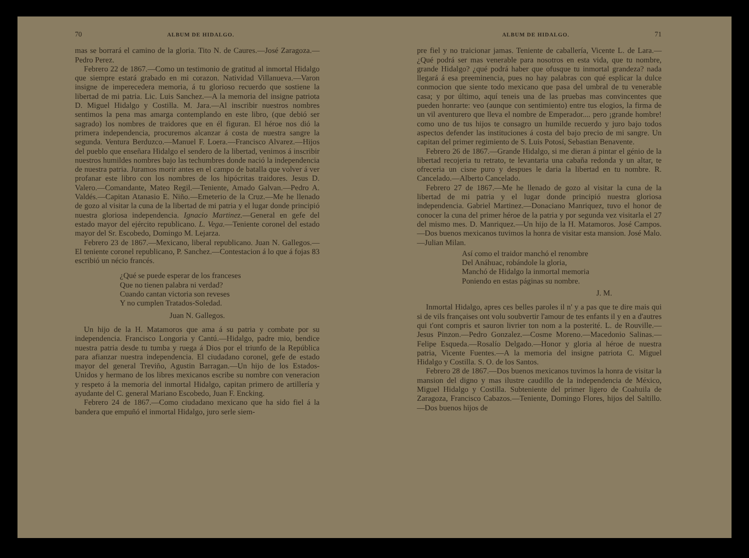70 ALBUM DE HIDALGO.
mas se borrará el camino de la gloria. Tito N. de Caures.—José Zaragoza.—Pedro Perez.
Febrero 22 de 1867.—Como un testimonio de gratitud al inmortal Hidalgo que siempre estará grabado en mi corazon. Natividad Villanueva.—Varon insigne de imperecedera memoria, á tu glorioso recuerdo que sostiene la libertad de mi patria. Lic. Luis Sanchez.—A la memoria del insigne patriota D. Miguel Hidalgo y Costilla. M. Jara.—Al inscribir nuestros nombres sentimos la pena mas amarga contemplando en este libro, (que debió ser sagrado) los nombres de traidores que en él figuran. El héroe nos dió la primera independencia, procuremos alcanzar á costa de nuestra sangre la segunda. Ventura Berduzco.—Manuel F. Loera.—Francisco Alvarez.—Hijos del pueblo que enseñara Hidalgo el sendero de la libertad, venimos á inscribir nuestros humildes nombres bajo las techumbres donde nació la independencia de nuestra patria. Juramos morir antes en el campo de batalla que volver á ver profanar este libro con los nombres de los hipócritas traidores. Jesus D. Valero.—Comandante, Mateo Regil.—Teniente, Amado Galvan.—Pedro A. Valdés.—Capitan Atanasio E. Niño.—Emeterio de la Cruz.—Me he llenado de gozo al visitar la cuna de la libertad de mi patria y el lugar donde principió nuestra gloriosa independencia. Ignacio Martinez.—General en gefe del estado mayor del ejército republicano. L. Vega.—Teniente coronel del estado mayor del Sr. Escobedo, Domingo M. Lejarza.
Febrero 23 de 1867.—Mexicano, liberal republicano. Juan N. Gallegos.—El teniente coronel republicano, P. Sanchez.—Contestacion á lo que á fojas 83 escribió un nécio francés.
¿Qué se puede esperar de los franceses
Que no tienen palabra ni verdad?
Cuando cantan victoria son reveses
Y no cumplen Tratados-Soledad.
Juan N. Gallegos.
Un hijo de la H. Matamoros que ama á su patria y combate por su independencia. Francisco Longoria y Cantú.—Hidalgo, padre mio, bendice nuestra patria desde tu tumba y ruega á Dios por el triunfo de la República para afianzar nuestra independencia. El ciudadano coronel, gefe de estado mayor del general Treviño, Agustin Barragan.—Un hijo de los Estados-Unidos y hermano de los libres mexicanos escribe su nombre con veneracion y respeto á la memoria del inmortal Hidalgo, capitan primero de artillería y ayudante del C. general Mariano Escobedo, Juan F. Encking.
Febrero 24 de 1867.—Como ciudadano mexicano que ha sido fiel á la bandera que empuñó el inmortal Hidalgo, juro serle siem-
ALBUM DE HIDALGO. 71
pre fiel y no traicionar jamas. Teniente de caballería, Vicente L. de Lara.—¿Qué podrá ser mas venerable para nosotros en esta vida, que tu nombre, grande Hidalgo? ¿qué podrá haber que ofusque tu inmortal grandeza? nada llegará á esa preeminencia, pues no hay palabras con qué esplicar la dulce conmocion que siente todo mexicano que pasa del umbral de tu venerable casa; y por último, aquí teneis una de las pruebas mas convincentes que pueden honrarte: veo (aunque con sentimiento) entre tus elogios, la firma de un vil aventurero que lleva el nombre de Emperador.... pero ¡grande hombre! como uno de tus hijos te consagro un humilde recuerdo y juro bajo todos aspectos defender las instituciones á costa del bajo precio de mi sangre. Un capitan del primer regimiento de S. Luis Potosí, Sebastian Benavente.
Febrero 26 de 1867.—Grande Hidalgo, si me dieran á pintar el génio de la libertad recojeria tu retrato, te levantaria una cabaña redonda y un altar, te ofreceria un cisne puro y despues le daria la libertad en tu nombre. R. Cancelado.—Alberto Cancelado.
Febrero 27 de 1867.—Me he llenado de gozo al visitar la cuna de la libertad de mi patria y el lugar donde principió nuestra gloriosa independencia. Gabriel Martinez.—Donaciano Manriquez, tuvo el honor de conocer la cuna del primer héroe de la patria y por segunda vez visitarla el 27 del mismo mes. D. Manriquez.—Un hijo de la H. Matamoros. José Campos.—Dos buenos mexicanos tuvimos la honra de visitar esta mansion. José Malo.—Julian Milan.
Así como el traidor manchó el renombre
Del Anáhuac, robándole la gloria,
Manchó de Hidalgo la inmortal memoria
Poniendo en estas páginas su nombre.
J. M.
Inmortal Hidalgo, apres ces belles paroles il n' y a pas que te dire mais qui si de vils françaises ont volu soubvertir l'amour de tes enfants il y en a d'autres qui t'ont compris et sauron livrier ton nom a la posterité. L. de Rouville.—Jesus Pinzon.—Pedro Gonzalez.—Cosme Moreno.—Macedonio Salinas.—Felipe Esqueda.—Rosalío Delgado.—Honor y gloria al héroe de nuestra patria, Vicente Fuentes.—A la memoria del insigne patriota C. Miguel Hidalgo y Costilla. S. O. de los Santos.
Febrero 28 de 1867.—Dos buenos mexicanos tuvimos la honra de visitar la mansion del digno y mas ilustre caudillo de la independencia de México, Miguel Hidalgo y Costilla. Subteniente del primer ligero de Coahuila de Zaragoza, Francisco Cabazos.—Teniente, Domingo Flores, hijos del Saltillo.—Dos buenos hijos de